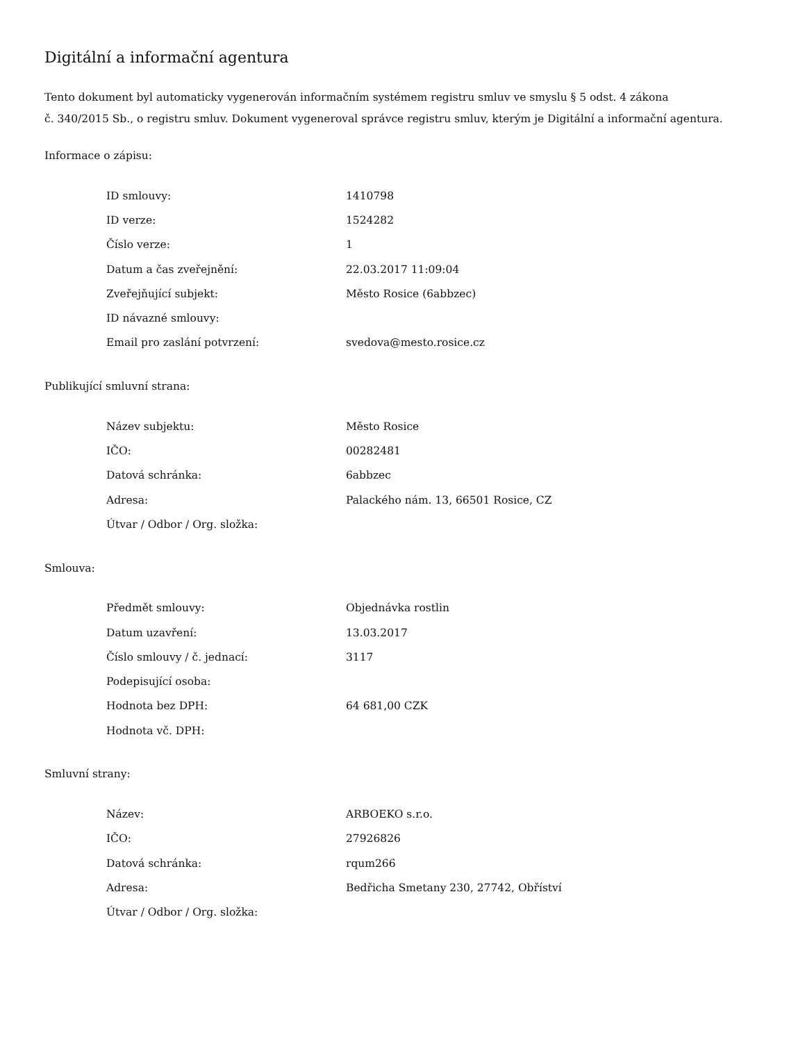Digitální a informační agentura
Tento dokument byl automaticky vygenerován informačním systémem registru smluv ve smyslu § 5 odst. 4 zákona
č. 340/2015 Sb., o registru smluv. Dokument vygeneroval správce registru smluv, kterým je Digitální a informační agentura.
Informace o zápisu:
| ID smlouvy: | 1410798 |
| ID verze: | 1524282 |
| Číslo verze: | 1 |
| Datum a čas zveřejnění: | 22.03.2017 11:09:04 |
| Zveřejňující subjekt: | Město Rosice (6abbzec) |
| ID návazné smlouvy: | |
| Email pro zaslání potvrzení: | svedova@mesto.rosice.cz |
Publikující smluvní strana:
| Název subjektu: | Město Rosice |
| IČO: | 00282481 |
| Datová schránka: | 6abbzec |
| Adresa: | Palackého nám. 13, 66501 Rosice, CZ |
| Útvar / Odbor / Org. složka: | |
Smlouva:
| Předmět smlouvy: | Objednávka rostlin |
| Datum uzavření: | 13.03.2017 |
| Číslo smlouvy / č. jednací: | 3117 |
| Podepisující osoba: | |
| Hodnota bez DPH: | 64 681,00 CZK |
| Hodnota vč. DPH: | |
Smluvní strany:
| Název: | ARBOEKO s.r.o. |
| IČO: | 27926826 |
| Datová schránka: | rqum266 |
| Adresa: | Bedřicha Smetany 230, 27742, Obříství |
| Útvar / Odbor / Org. složka: | |